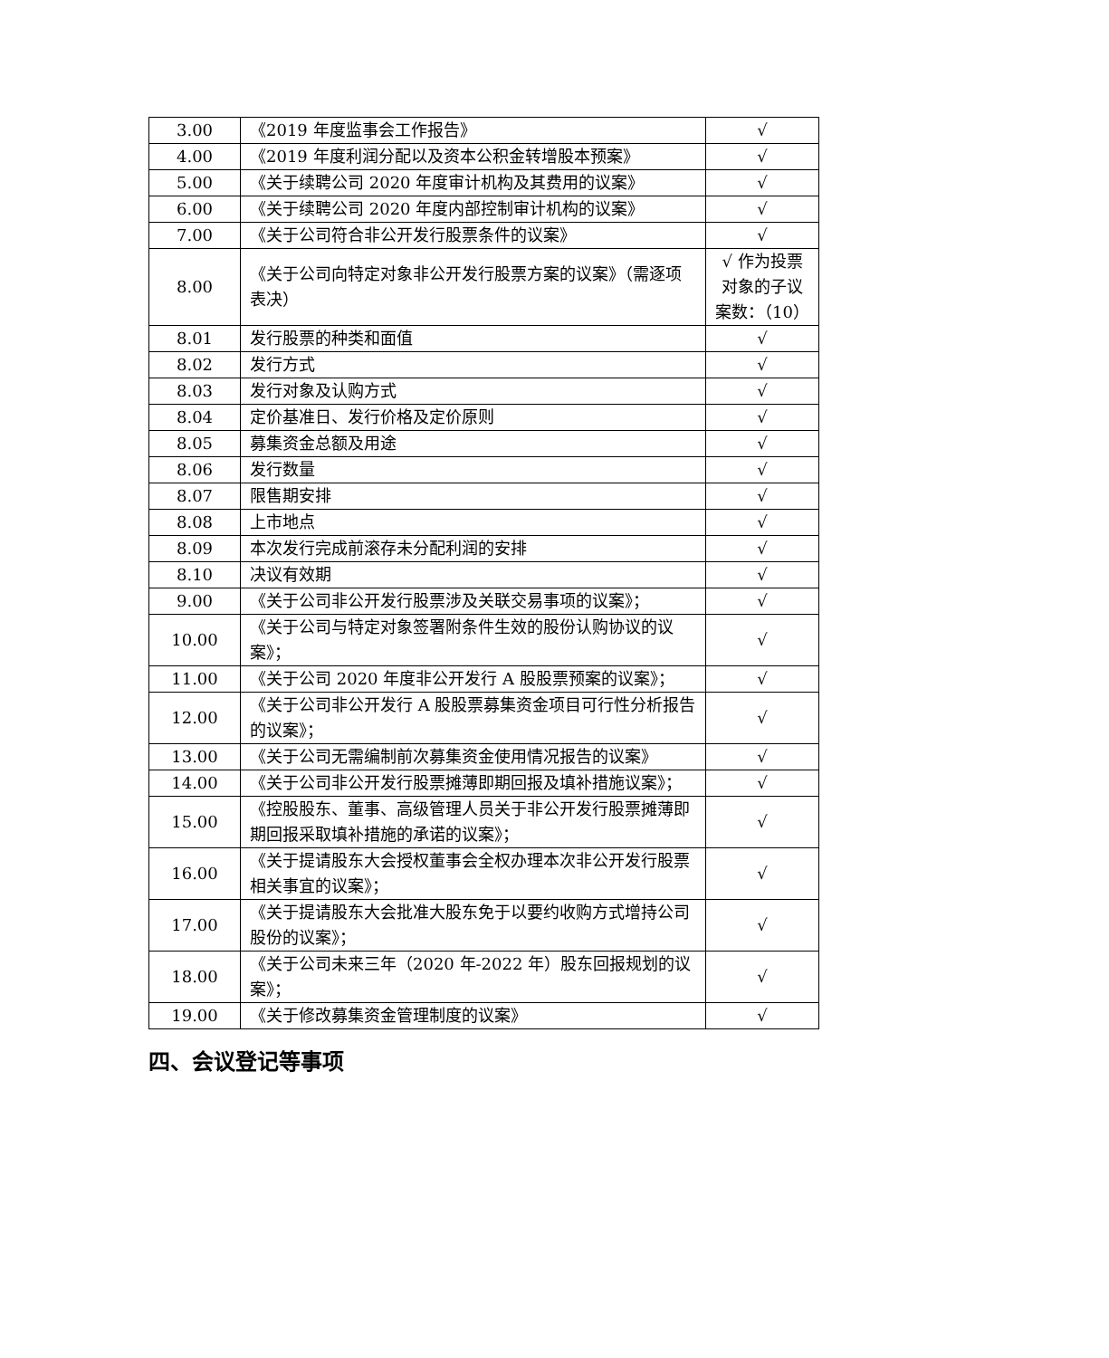| 3.00 | 《2019 年度监事会工作报告》 | √ |
| 4.00 | 《2019 年度利润分配以及资本公积金转增股本预案》 | √ |
| 5.00 | 《关于续聘公司 2020 年度审计机构及其费用的议案》 | √ |
| 6.00 | 《关于续聘公司 2020 年度内部控制审计机构的议案》 | √ |
| 7.00 | 《关于公司符合非公开发行股票条件的议案》 | √ |
| 8.00 | 《关于公司向特定对象非公开发行股票方案的议案》（需逐项表决） | √ 作为投票对象的子议案数：（10） |
| 8.01 | 发行股票的种类和面值 | √ |
| 8.02 | 发行方式 | √ |
| 8.03 | 发行对象及认购方式 | √ |
| 8.04 | 定价基准日、发行价格及定价原则 | √ |
| 8.05 | 募集资金总额及用途 | √ |
| 8.06 | 发行数量 | √ |
| 8.07 | 限售期安排 | √ |
| 8.08 | 上市地点 | √ |
| 8.09 | 本次发行完成前滚存未分配利润的安排 | √ |
| 8.10 | 决议有效期 | √ |
| 9.00 | 《关于公司非公开发行股票涉及关联交易事项的议案》； | √ |
| 10.00 | 《关于公司与特定对象签署附条件生效的股份认购协议的议案》； | √ |
| 11.00 | 《关于公司 2020 年度非公开发行 A 股股票预案的议案》； | √ |
| 12.00 | 《关于公司非公开发行 A 股股票募集资金项目可行性分析报告的议案》； | √ |
| 13.00 | 《关于公司无需编制前次募集资金使用情况报告的议案》 | √ |
| 14.00 | 《关于公司非公开发行股票摊薄即期回报及填补措施议案》； | √ |
| 15.00 | 《控股股东、董事、高级管理人员关于非公开发行股票摊薄即期回报采取填补措施的承诺的议案》； | √ |
| 16.00 | 《关于提请股东大会授权董事会全权办理本次非公开发行股票相关事宜的议案》； | √ |
| 17.00 | 《关于提请股东大会批准大股东免于以要约收购方式增持公司股份的议案》； | √ |
| 18.00 | 《关于公司未来三年（2020 年-2022 年）股东回报规划的议案》； | √ |
| 19.00 | 《关于修改募集资金管理制度的议案》 | √ |
四、会议登记等事项